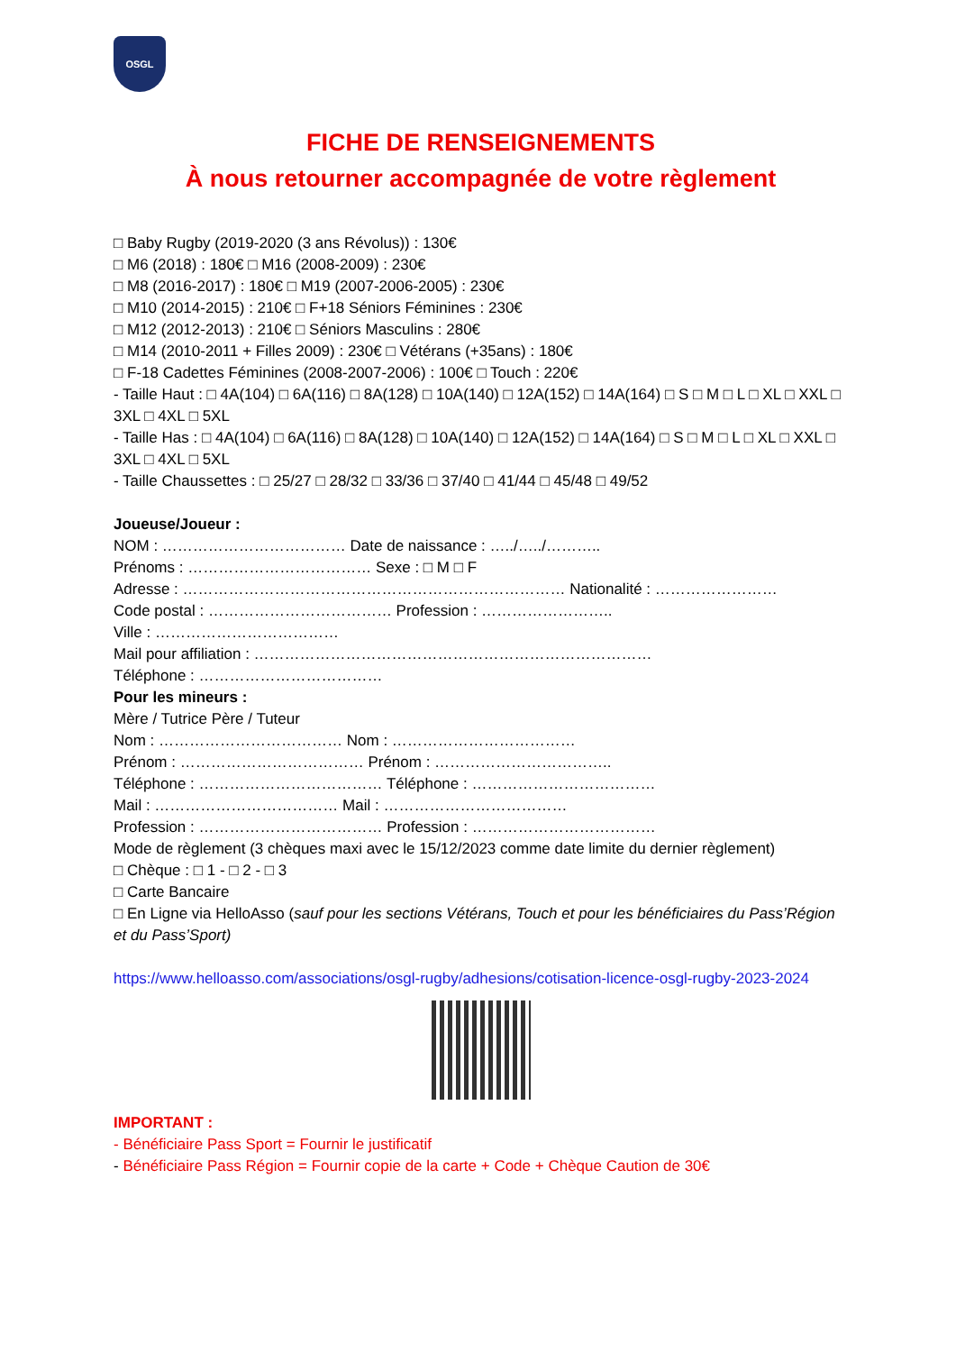OSGL
FICHE DE RENSEIGNEMENTS
À nous retourner accompagnée de votre règlement
□ Baby Rugby (2019-2020 (3 ans Révolus)) : 130€
□ M6 (2018) : 180€ □ M16 (2008-2009) : 230€
□ M8 (2016-2017) : 180€ □ M19 (2007-2006-2005) : 230€
□ M10 (2014-2015) : 210€ □ F+18 Séniors Féminines : 230€
□ M12 (2012-2013) : 210€ □ Séniors Masculins : 280€
□ M14 (2010-2011 + Filles 2009) : 230€ □ Vétérans (+35ans) : 180€
□ F-18 Cadettes Féminines (2008-2007-2006) : 100€ □ Touch : 220€
- Taille Haut : □ 4A(104) □ 6A(116) □ 8A(128) □ 10A(140) □ 12A(152) □ 14A(164) □ S □ M □ L □ XL □ XXL □ 3XL □ 4XL □ 5XL
- Taille Has : □ 4A(104) □ 6A(116) □ 8A(128) □ 10A(140) □ 12A(152) □ 14A(164) □ S □ M □ L □ XL □ XXL □ 3XL □ 4XL □ 5XL
- Taille Chaussettes : □ 25/27 □ 28/32 □ 33/36 □ 37/40 □ 41/44 □ 45/48 □ 49/52
Joueuse/Joueur :
NOM : ……………………………… Date de naissance : …../…../………..
Prénoms : ……………………………… Sexe : □ M □ F
Adresse : ………………………………………………………………… Nationalité : ……………………
Code postal : ……………………………… Profession : ……………………..
Ville : ………………………………
Mail pour affiliation : ……………………………………………………………………
Téléphone : ………………………………
Pour les mineurs :
Mère / Tutrice Père / Tuteur
Nom : ……………………………… Nom : ………………………………
Prénom : ……………………………… Prénom : ……………………………..
Téléphone : ……………………………… Téléphone : ………………………………
Mail : ……………………………… Mail : ………………………………
Profession : ……………………………… Profession : ………………………………
Mode de règlement (3 chèques maxi avec le 15/12/2023 comme date limite du dernier règlement)
□ Chèque : □ 1 - □ 2 - □ 3
□ Carte Bancaire
□ En Ligne via HelloAsso (sauf pour les sections Vétérans, Touch et pour les bénéficiaires du Pass’Région et du Pass’Sport)
https://www.helloasso.com/associations/osgl-rugby/adhesions/cotisation-licence-osgl-rugby-2023-2024
IMPORTANT :
- Bénéficiaire Pass Sport = Fournir le justificatif
- Bénéficiaire Pass Région = Fournir copie de la carte + Code + Chèque Caution de 30€